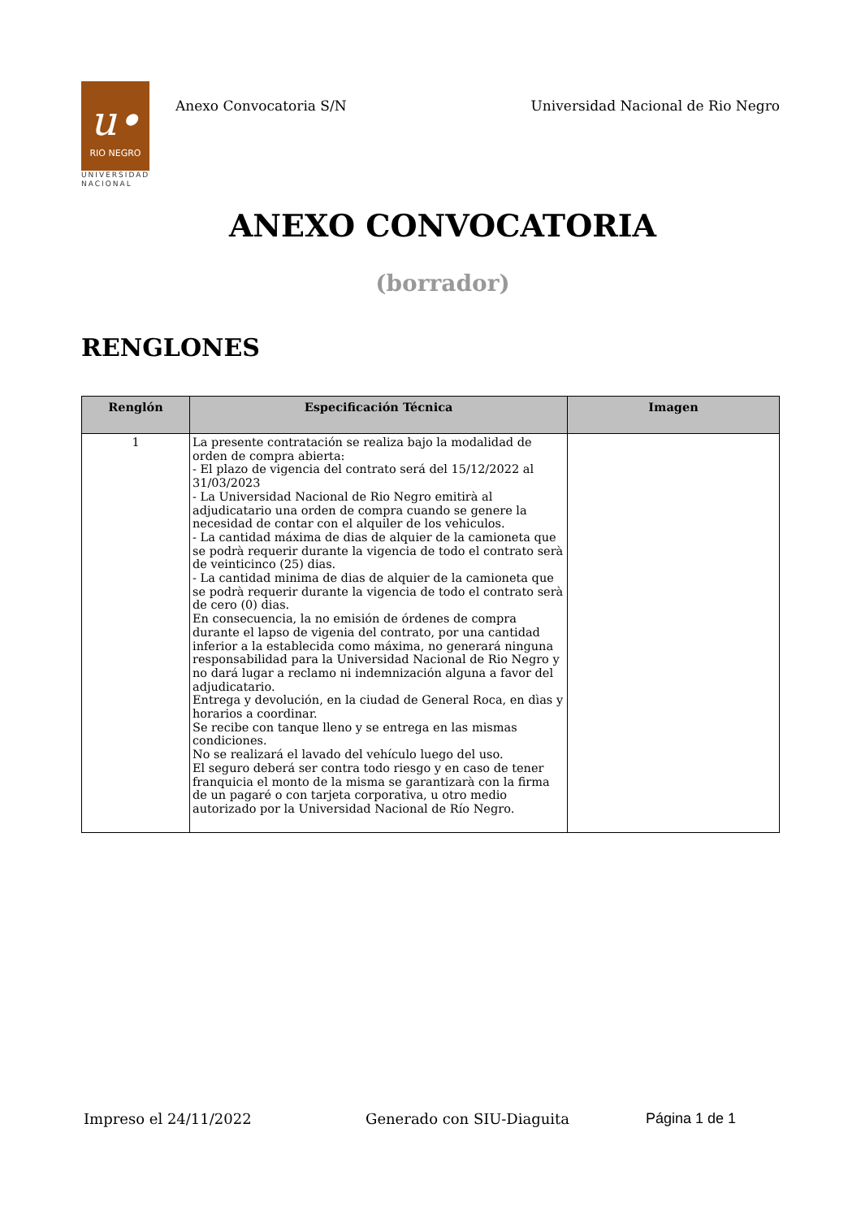u•
RIO NEGRO
UNIVERSIDAD
NACIONAL
Anexo Convocatoria S/N Universidad Nacional de Rio Negro
ANEXO CONVOCATORIA
(borrador)
RENGLONES
| Renglón | Especificación Técnica | Imagen |
| --- | --- | --- |
| 1 | La presente contratación se realiza bajo la modalidad de orden de compra abierta: - El plazo de vigencia del contrato será del 15/12/2022 al 31/03/2023 - La Universidad Nacional de Rio Negro emitirà al adjudicatario una orden de compra cuando se genere la necesidad de contar con el alquiler de los vehiculos. - La cantidad máxima de dias de alquier de la camioneta que se podrà requerir durante la vigencia de todo el contrato serà de veinticinco (25) dias. - La cantidad minima de dias de alquier de la camioneta que se podrà requerir durante la vigencia de todo el contrato serà de cero (0) dias. En consecuencia, la no emisión de órdenes de compra durante el lapso de vigenia del contrato, por una cantidad inferior a la establecida como máxima, no generará ninguna responsabilidad para la Universidad Nacional de Rio Negro y no dará lugar a reclamo ni indemnización alguna a favor del adjudicatario. Entrega y devolución, en la ciudad de General Roca, en dìas y horarios a coordinar. Se recibe con tanque lleno y se entrega en las mismas condiciones. No se realizará el lavado del vehículo luego del uso. El seguro deberá ser contra todo riesgo y en caso de tener franquicia el monto de la misma se garantizarà con la firma de un pagaré o con tarjeta corporativa, u otro medio autorizado por la Universidad Nacional de Río Negro. | |
Impreso el 24/11/2022 Generado con SIU-Diaguita Página 1 de 1